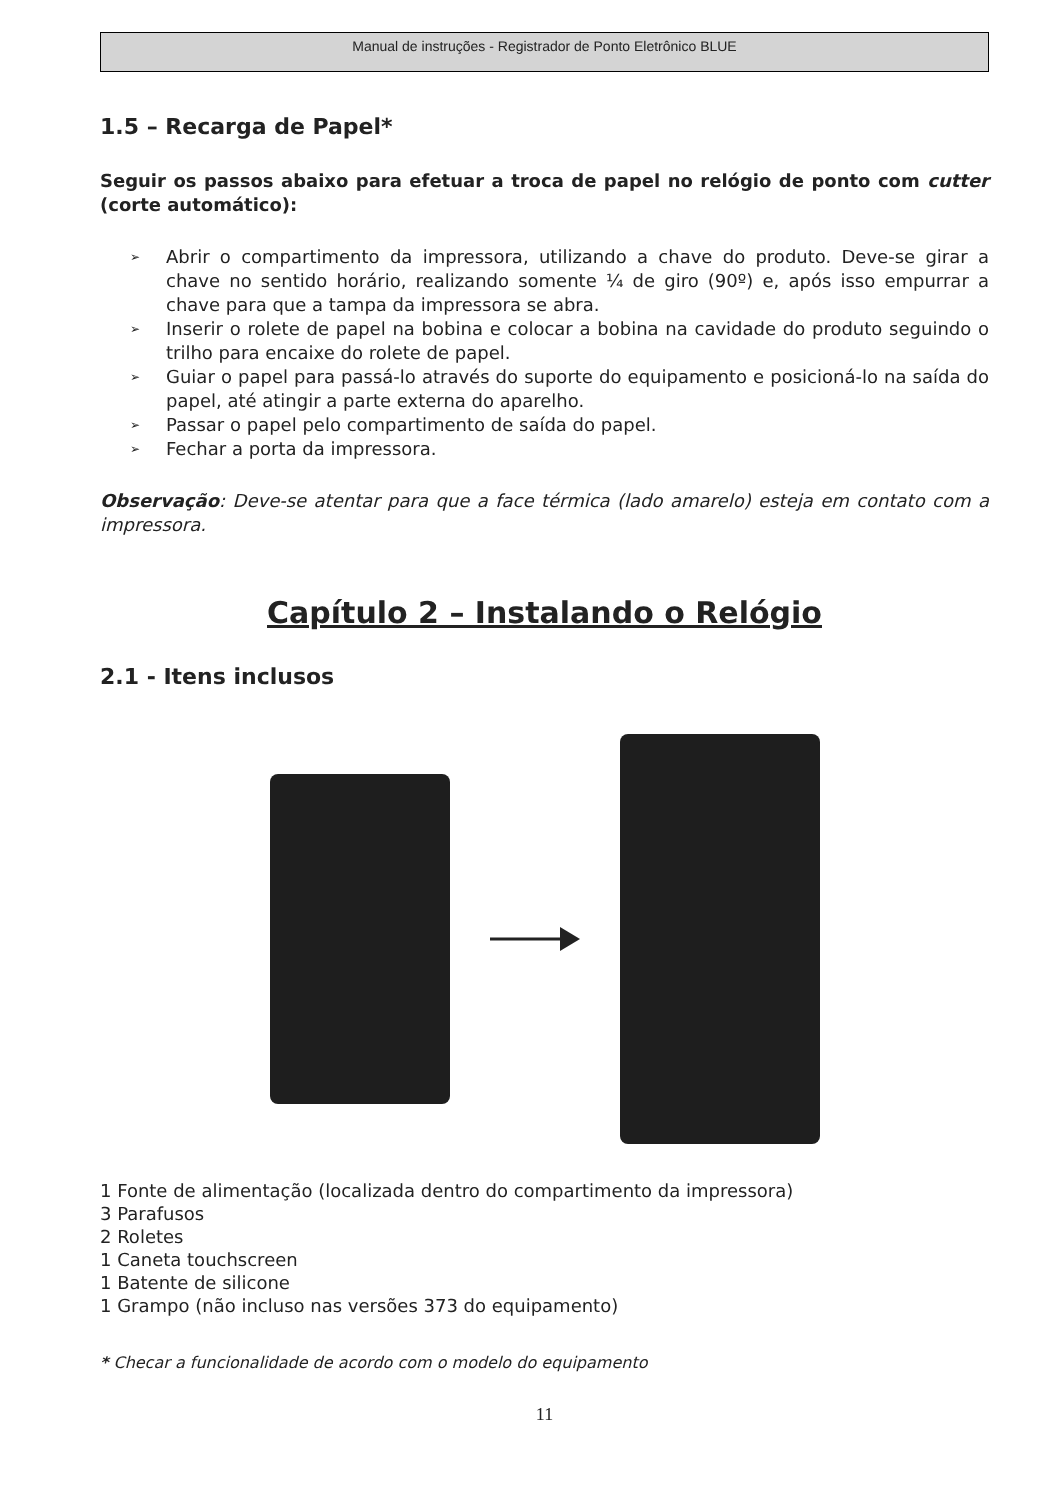Manual de instruções - Registrador de Ponto Eletrônico BLUE
1.5 – Recarga de Papel*
Seguir os passos abaixo para efetuar a troca de papel no relógio de ponto com cutter (corte automático):
➢
Abrir o compartimento da impressora, utilizando a chave do produto. Deve-se girar a chave no sentido horário, realizando somente ¼ de giro (90º) e, após isso empurrar a chave para que a tampa da impressora se abra.
➢
Inserir o rolete de papel na bobina e colocar a bobina na cavidade do produto seguindo o trilho para encaixe do rolete de papel.
➢
Guiar o papel para passá-lo através do suporte do equipamento e posicioná-lo na saída do papel, até atingir a parte externa do aparelho.
➢
Passar o papel pelo compartimento de saída do papel.
➢
Fechar a porta da impressora.
Observação: Deve-se atentar para que a face térmica (lado amarelo) esteja em contato com a impressora.
Capítulo 2 – Instalando o Relógio
2.1 - Itens inclusos
1 Fonte de alimentação (localizada dentro do compartimento da impressora)
3 Parafusos
2 Roletes
1 Caneta touchscreen
1 Batente de silicone
1 Grampo (não incluso nas versões 373 do equipamento)
* Checar a funcionalidade de acordo com o modelo do equipamento
11